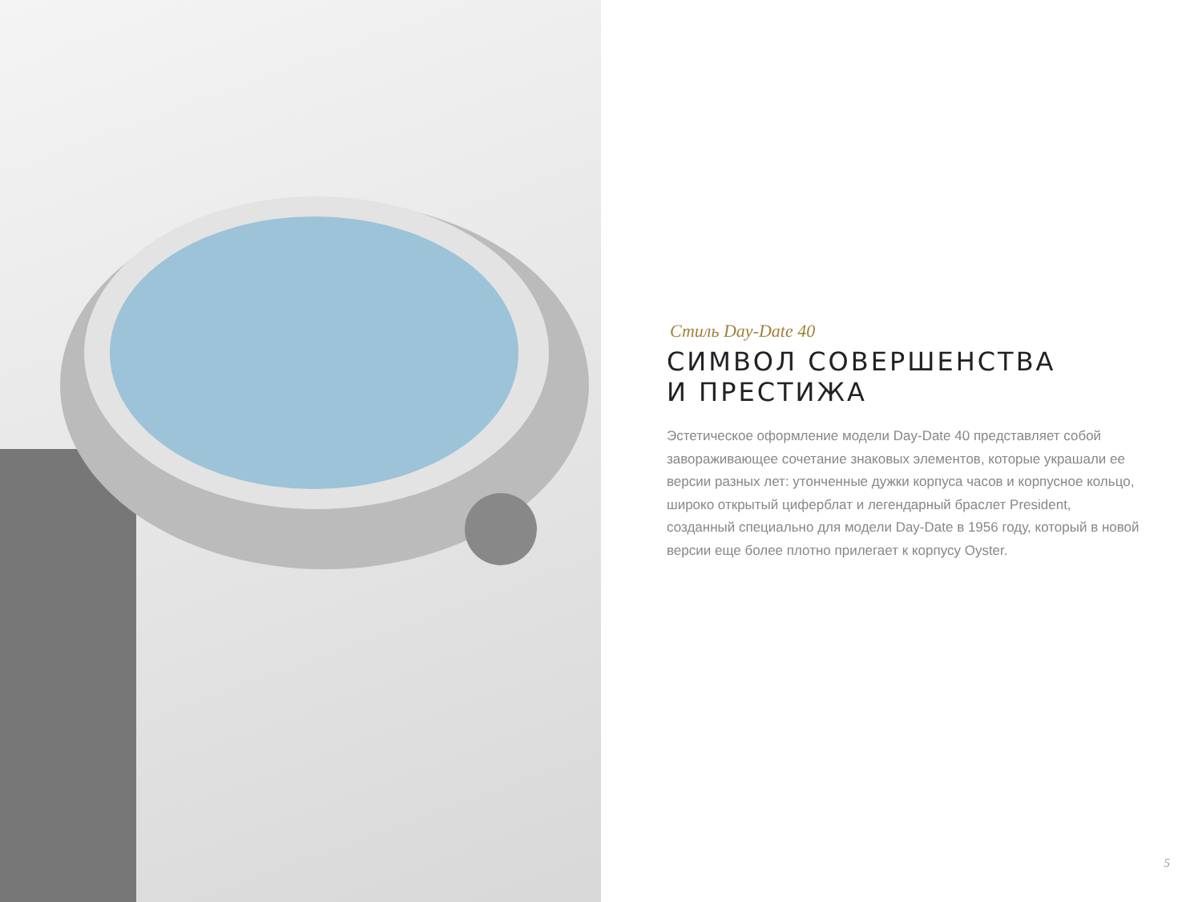Стиль Day-Date 40
СИМВОЛ СОВЕРШЕНСТВА
И ПРЕСТИЖА
Эстетическое оформление модели Day-Date 40 представляет собой завораживающее сочетание знаковых элементов, которые украшали ее версии разных лет: утонченные дужки корпуса часов и корпусное кольцо, широко открытый циферблат и легендарный браслет President, созданный специально для модели Day-Date в 1956 году, который в новой версии еще более плотно прилегает к корпусу Oyster.
5